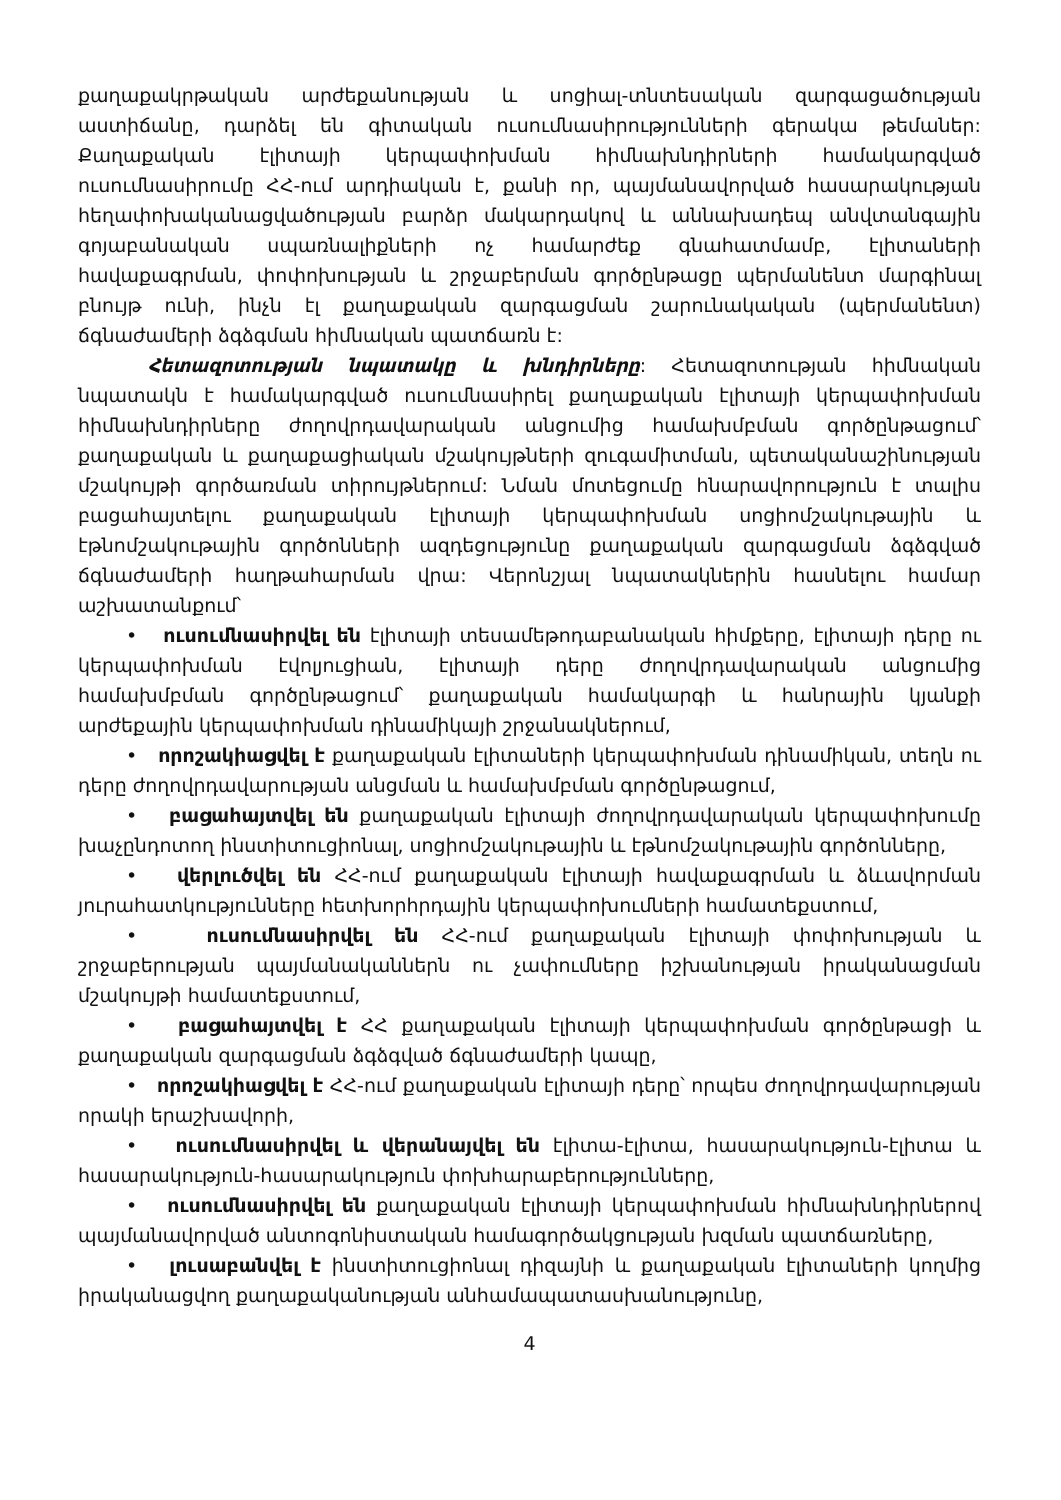քաղաքակրթական արժեքանության և սոցիալ-տնտեսական զարգացածության աստիճանը, դարձել են գիտական ուսումնասիրությունների գերակա թեմաներ: Քաղաքական էլիտայի կերպափոխման հիմնախնդիրների համակարգված ուսումնասիրումը ՀՀ-ում արդիական է, քանի որ, պայմանավորված հասարակության հեղափոխականացվածության բարձր մակարդակով և աննախադեպ անվտանգային գոյաբանական սպառնալիքների ոչ համարժեք գնահատմամբ, էլիտաների հավաքագրման, փոփոխության և շրջաբերման գործընթացը պերմանենտ մարգինալ բնույթ ունի, ինչն էլ քաղաքական զարգացման շարունակական (պերմանենտ) ճգնաժամերի ձգձգման հիմնական պատճառն է:
Հետազոտության նպատակը և խնդիրները: Հետազոտության հիմնական նպատակն է համակարգված ուսումնասիրել քաղաքական էլիտայի կերպափոխման հիմնախնդիրները ժողովրդավարական անցումից համախմբման գործընթացում՝ քաղաքական և քաղաքացիական մշակույթների զուգամիտման, պետականաշինության մշակույթի գործառման տիրույթներում: Նման մոտեցումը հնարավորություն է տալիս բացահայտելու քաղաքական էլիտայի կերպափոխման սոցիոմշակութային և էթնոմշակութային գործոնների ազդեցությունը քաղաքական զարգացման ձգձգված ճգնաժամերի հաղթահարման վրա: Վերոնշյալ նպատակներին հասնելու համար աշխատանքում՝
• ուսումնասիրվել են էլիտայի տեսամեթոդաբանական հիմքերը, էլիտայի դերը ու կերպափոխման էվոլյուցիան, էլիտայի դերը ժողովրդավարական անցումից համախմբման գործընթացում՝ քաղաքական համակարգի և հանրային կյանքի արժեքային կերպափոխման դինամիկայի շրջանակներում,
• որոշակիացվել է քաղաքական էլիտաների կերպափոխման դինամիկան, տեղն ու դերը ժողովրդավարության անցման և համախմբման գործընթացում,
• բացահայտվել են քաղաքական էլիտայի ժողովրդավարական կերպափոխումը խաչընդոտող ինստիտուցիոնալ, սոցիոմշակութային և էթնոմշակութային գործոնները,
• վերլուծվել են ՀՀ-ում քաղաքական էլիտայի հավաքագրման և ձևավորման յուրահատկությունները հետխորհրդային կերպափոխումների համատեքստում,
• ուսումնասիրվել են ՀՀ-ում քաղաքական էլիտայի փոփոխության և շրջաբերության պայմանականներն ու չափումները իշխանության իրականացման մշակույթի համատեքստում,
• բացահայտվել է ՀՀ քաղաքական էլիտայի կերպափոխման գործընթացի և քաղաքական զարգացման ձգձգված ճգնաժամերի կապը,
• որոշակիացվել է ՀՀ-ում քաղաքական էլիտայի դերը՝ որպես ժողովրդավարության որակի երաշխավորի,
• ուսումնասիրվել և վերանայվել են էլիտա-էլիտա, հասարակություն-էլիտա և հասարակություն-հասարակություն փոխհարաբերությունները,
• ուսումնասիրվել են քաղաքական էլիտայի կերպափոխման հիմնախնդիրներով պայմանավորված անտոգոնիստական համագործակցության խզման պատճառները,
• լուսաբանվել է ինստիտուցիոնալ դիզայնի և քաղաքական էլիտաների կողմից իրականացվող քաղաքականության անհամապատասխանությունը,
4